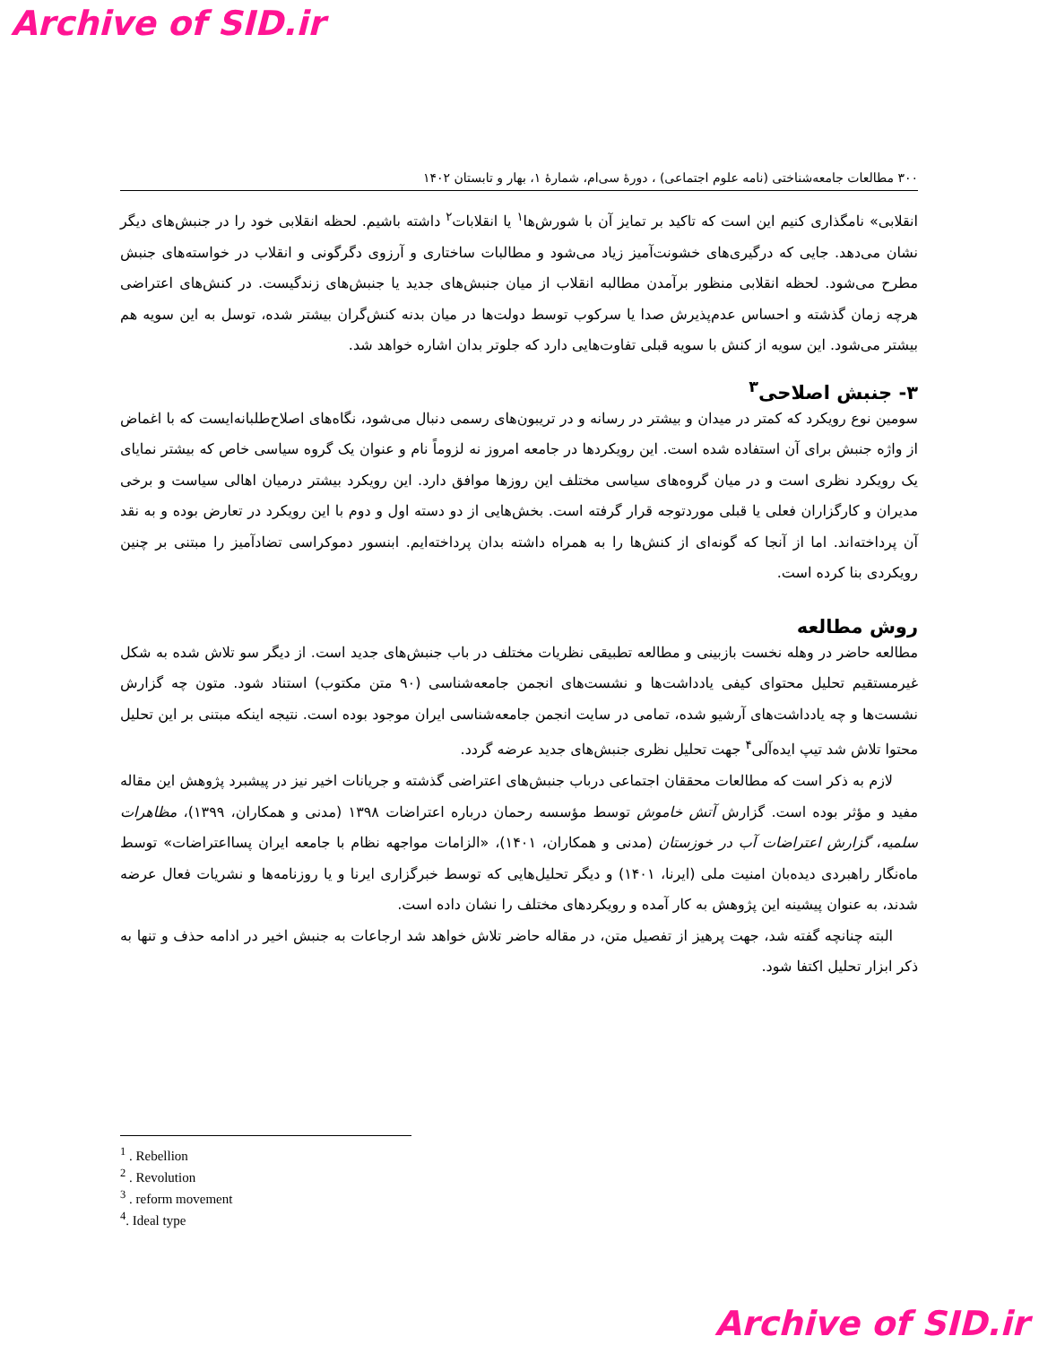Archive of SID.ir
۳۰۰ مطالعات جامعه‌شناختی (نامه علوم اجتماعی) ، دورهٔ سی‌ام، شمارهٔ ۱، بهار و تابستان ۱۴۰۲
انقلابی» نامگذاری کنیم این است که تاکید بر تمایز آن با شورش‌ها<sup>۱</sup> یا انقلابات<sup>۲</sup> داشته باشیم. لحظه انقلابی خود را در جنبش‌های دیگر نشان می‌دهد. جایی که درگیری‌های خشونت‌آمیز زیاد می‌شود و مطالبات ساختاری و آرزوی دگرگونی و انقلاب در خواسته‌های جنبش مطرح می‌شود. لحظه انقلابی منظور برآمدن مطالبه انقلاب از میان جنبش‌های جدید یا جنبش‌های زندگیست. در کنش‌های اعتراضی هرچه زمان گذشته و احساس عدم‌پذیرش صدا یا سرکوب توسط دولت‌ها در میان بدنه کنش‌گران بیشتر شده، توسل به این سویه هم بیشتر می‌شود. این سویه از کنش با سویه قبلی تفاوت‌هایی دارد که جلوتر بدان اشاره خواهد شد.
۳- جنبش اصلاحی<sup>۳</sup>
سومین نوع رویکرد که کمتر در میدان و بیشتر در رسانه و در تریبون‌های رسمی دنبال می‌شود، نگاه‌های اصلاح‌طلبانه‌ایست که با اغماض از واژه جنبش برای آن استفاده شده است. این رویکردها در جامعه امروز نه لزوماً نام و عنوان یک گروه سیاسی خاص که بیشتر نمایای یک رویکرد نظری است و در میان گروه‌های سیاسی مختلف این روزها موافق دارد. این رویکرد بیشتر درمیان اهالی سیاست و برخی مدیران و کارگزاران فعلی یا قبلی موردتوجه قرار گرفته است. بخش‌هایی از دو دسته اول و دوم با این رویکرد در تعارض بوده و به نقد آن پرداخته‌اند. اما از آنجا که گونه‌ای از کنش‌ها را به همراه داشته بدان پرداخته‌ایم. ابنسور دموکراسی تضادآمیز را مبتنی بر چنین رویکردی بنا کرده است.
روش مطالعه
مطالعه حاضر در وهله نخست بازبینی و مطالعه تطبیقی نظریات مختلف در باب جنبش‌های جدید است. از دیگر سو تلاش شده به شکل غیرمستقیم تحلیل محتوای کیفی یادداشت‌ها و نشست‌های انجمن جامعه‌شناسی (۹۰ متن مکتوب) استناد شود. متون چه گزارش نشست‌ها و چه یادداشت‌های آرشیو شده، تمامی در سایت انجمن جامعه‌شناسی ایران موجود بوده است. نتیجه اینکه مبتنی بر این تحلیل محتوا تلاش شد تیپ ایده‌آلی<sup>۴</sup> جهت تحلیل نظری جنبش‌های جدید عرضه گردد.
لازم به ذکر است که مطالعات محققان اجتماعی درباب جنبش‌های اعتراضی گذشته و جریانات اخیر نیز در پیشبرد پژوهش این مقاله مفید و مؤثر بوده است. گزارش آتش خاموش توسط مؤسسه رحمان درباره اعتراضات ۱۳۹۸ (مدنی و همکاران، ۱۳۹۹)، مظاهرات سلمیه، گزارش اعتراضات آب در خوزستان (مدنی و همکاران، ۱۴۰۱)، «الزامات مواجهه نظام با جامعه ایران پسااعتراضات» توسط ماه‌نگار راهبردی دیده‌بان امنیت ملی (ایرنا، ۱۴۰۱) و دیگر تحلیل‌هایی که توسط خبرگزاری ایرنا و یا روزنامه‌ها و نشریات فعال عرضه شدند، به عنوان پیشینه این پژوهش به کار آمده و رویکردهای مختلف را نشان داده است.
البته چنانچه گفته شد، جهت پرهیز از تفصیل متن، در مقاله حاضر تلاش خواهد شد ارجاعات به جنبش اخیر در ادامه حذف و تنها به ذکر ابزار تحلیل اکتفا شود.
<sup>1</sup> . Rebellion
<sup>2</sup> . Revolution
<sup>3</sup> . reform movement
<sup>4</sup>. Ideal type
Archive of SID.ir